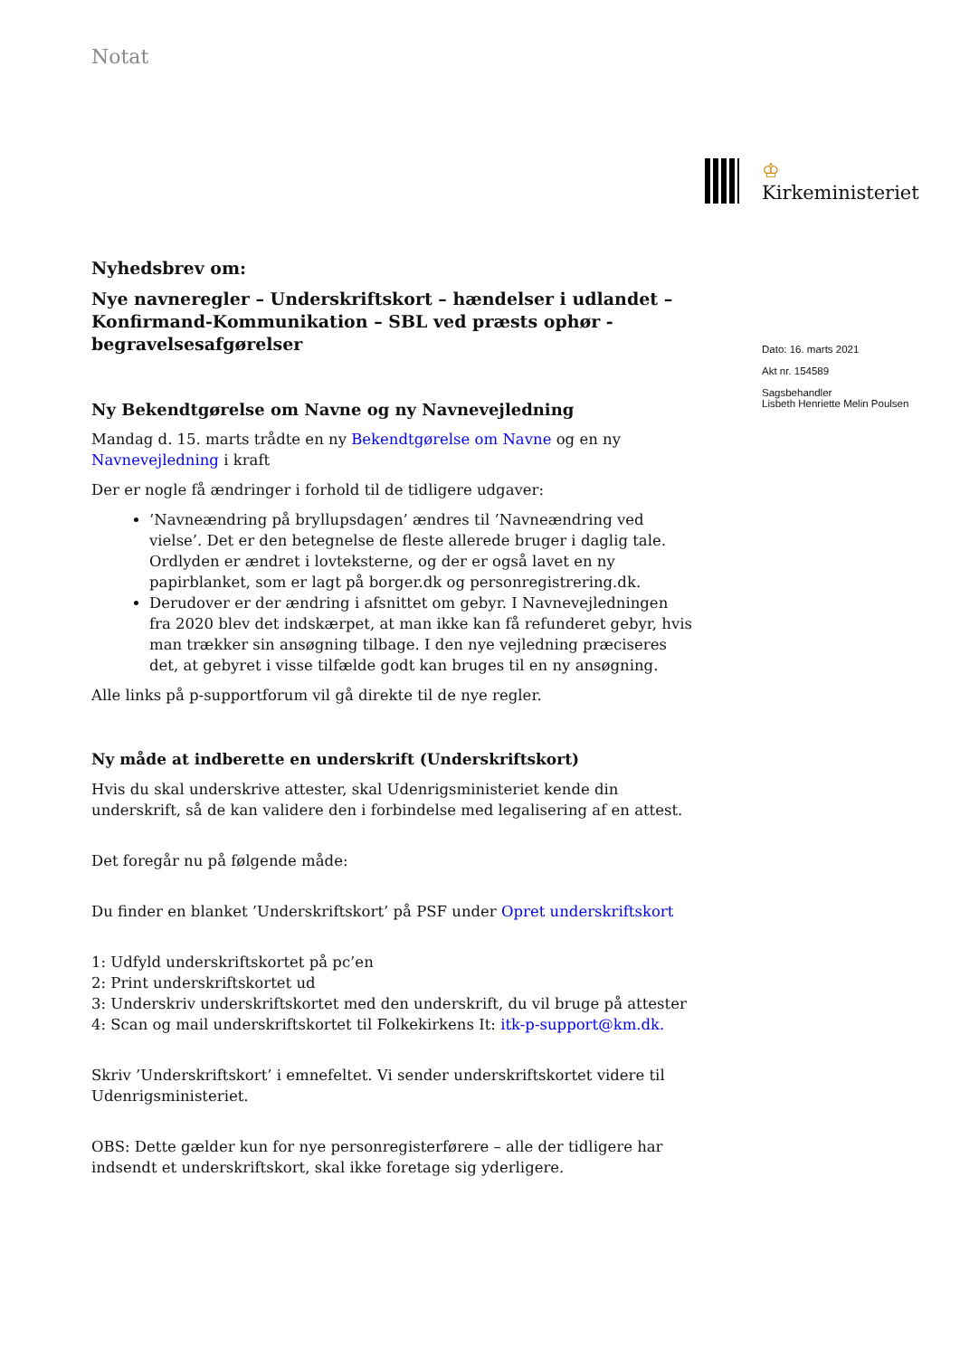Notat
♔
Kirkeministeriet
Nyhedsbrev om:
Nye navneregler – Underskriftskort – hændelser i udlandet – Konfirmand-Kommunikation – SBL ved præsts ophør - begravelsesafgørelser
Ny Bekendtgørelse om Navne og ny Navnevejledning
Mandag d. 15. marts trådte en ny Bekendtgørelse om Navne og en ny Navnevejledning i kraft
Der er nogle få ændringer i forhold til de tidligere udgaver:
’Navneændring på bryllupsdagen’ ændres til ’Navneændring ved vielse’. Det er den betegnelse de fleste allerede bruger i daglig tale. Ordlyden er ændret i lovteksterne, og der er også lavet en ny papirblanket, som er lagt på borger.dk og personregistrering.dk.
Derudover er der ændring i afsnittet om gebyr. I Navnevejledningen fra 2020 blev det indskærpet, at man ikke kan få refunderet gebyr, hvis man trækker sin ansøgning tilbage. I den nye vejledning præciseres det, at gebyret i visse tilfælde godt kan bruges til en ny ansøgning.
Alle links på p-supportforum vil gå direkte til de nye regler.
Ny måde at indberette en underskrift (Underskriftskort)
Hvis du skal underskrive attester, skal Udenrigsministeriet kende din underskrift, så de kan validere den i forbindelse med legalisering af en attest.
Det foregår nu på følgende måde:
Du finder en blanket ’Underskriftskort’ på PSF under Opret underskriftskort
1: Udfyld underskriftskortet på pc’en
2: Print underskriftskortet ud
3: Underskriv underskriftskortet med den underskrift, du vil bruge på attester
4: Scan og mail underskriftskortet til Folkekirkens It: itk-p-support@km.dk.
Skriv ’Underskriftskort’ i emnefeltet. Vi sender underskriftskortet videre til Udenrigsministeriet.
OBS: Dette gælder kun for nye personregisterførere – alle der tidligere har indsendt et underskriftskort, skal ikke foretage sig yderligere.
Dato: 16. marts 2021
Akt nr. 154589
Sagsbehandler
Lisbeth Henriette Melin Poulsen